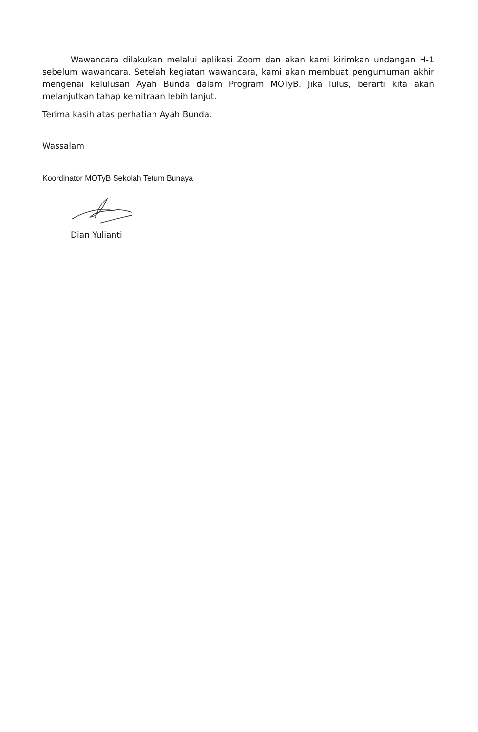Wawancara dilakukan melalui aplikasi Zoom dan akan kami kirimkan undangan H-1 sebelum wawancara. Setelah kegiatan wawancara, kami akan membuat pengumuman akhir mengenai kelulusan Ayah Bunda dalam Program MOTyB. Jika lulus, berarti kita akan melanjutkan tahap kemitraan lebih lanjut.
Terima kasih atas perhatian Ayah Bunda.
Wassalam
Koordinator MOTyB Sekolah Tetum Bunaya
Dian Yulianti